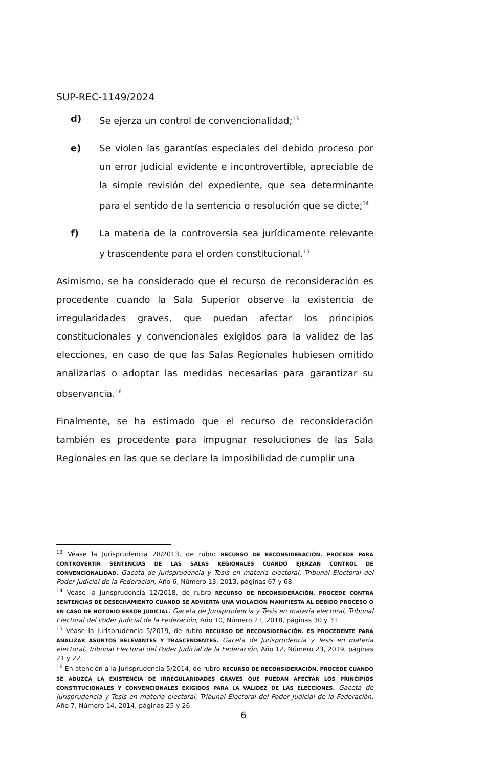SUP-REC-1149/2024
d) Se ejerza un control de convencionalidad;<sup>13</sup>
e) Se violen las garantías especiales del debido proceso por un error judicial evidente e incontrovertible, apreciable de la simple revisión del expediente, que sea determinante para el sentido de la sentencia o resolución que se dicte;<sup>14</sup>
f) La materia de la controversia sea jurídicamente relevante y trascendente para el orden constitucional.<sup>15</sup>
Asimismo, se ha considerado que el recurso de reconsideración es procedente cuando la Sala Superior observe la existencia de irregularidades graves, que puedan afectar los principios constitucionales y convencionales exigidos para la validez de las elecciones, en caso de que las Salas Regionales hubiesen omitido analizarlas o adoptar las medidas necesarias para garantizar su observancia.<sup>16</sup>
Finalmente, se ha estimado que el recurso de reconsideración también es procedente para impugnar resoluciones de las Sala Regionales en las que se declare la imposibilidad de cumplir una
<sup>13</sup> Véase la Jurisprudencia 28/2013, de rubro RECURSO DE RECONSIDERACIÓN. PROCEDE PARA CONTROVERTIR SENTENCIAS DE LAS SALAS REGIONALES CUANDO EJERZAN CONTROL DE CONVENCIONALIDAD. Gaceta de Jurisprudencia y Tesis en materia electoral, Tribunal Electoral del Poder Judicial de la Federación, Año 6, Número 13, 2013, páginas 67 y 68.
<sup>14</sup> Véase la Jurisprudencia 12/2018, de rubro RECURSO DE RECONSIDERACIÓN. PROCEDE CONTRA SENTENCIAS DE DESECHAMIENTO CUANDO SE ADVIERTA UNA VIOLACIÓN MANIFIESTA AL DEBIDO PROCESO O EN CASO DE NOTORIO ERROR JUDICIAL. Gaceta de Jurisprudencia y Tesis en materia electoral, Tribunal Electoral del Poder Judicial de la Federación, Año 10, Número 21, 2018, páginas 30 y 31.
<sup>15</sup> Véase la Jurisprudencia 5/2019, de rubro RECURSO DE RECONSIDERACIÓN. ES PROCEDENTE PARA ANALIZAR ASUNTOS RELEVANTES Y TRASCENDENTES. Gaceta de Jurisprudencia y Tesis en materia electoral, Tribunal Electoral del Poder Judicial de la Federación, Año 12, Número 23, 2019, páginas 21 y 22.
<sup>16</sup> En atención a la Jurisprudencia 5/2014, de rubro RECURSO DE RECONSIDERACIÓN. PROCEDE CUANDO SE ADUZCA LA EXISTENCIA DE IRREGULARIDADES GRAVES QUE PUEDAN AFECTAR LOS PRINCIPIOS CONSTITUCIONALES Y CONVENCIONALES EXIGIDOS PARA LA VALIDEZ DE LAS ELECCIONES. Gaceta de Jurisprudencia y Tesis en materia electoral, Tribunal Electoral del Poder Judicial de la Federación, Año 7, Número 14, 2014, páginas 25 y 26.
6